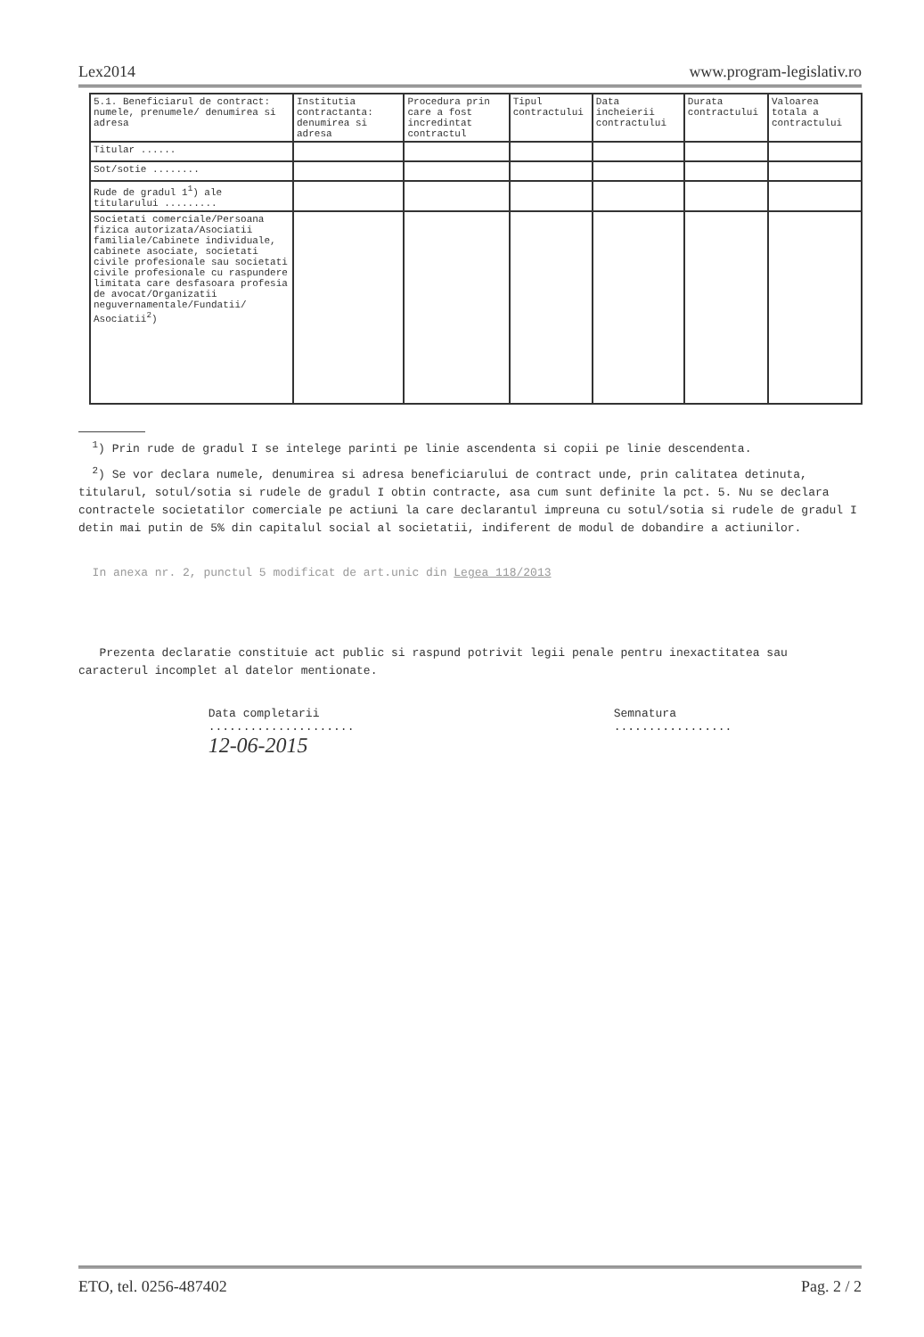Lex2014 www.program-legislativ.ro
| 5.1. Beneficiarul de contract: numele, prenumele/ denumirea si adresa | Institutia contractanta: denumirea si adresa | Procedura prin care a fost incredintat contractul | Tipul contractului | Data incheierii contractului | Durata contractului | Valoarea totala a contractului |
| --- | --- | --- | --- | --- | --- | --- |
| Titular ...... | | | | | | |
| Sot/sotie ........ | | | | | | |
| Rude de gradul 1<sup>1</sup>) ale titularului ......... | | | | | | |
| Societati comerciale/Persoana fizica autorizata/Asociatii familiale/Cabinete individuale, cabinete asociate, societati civile profesionale sau societati civile profesionale cu raspundere limitata care desfasoara profesia de avocat/Organizatii neguvernamentale/Fundatii/ Asociatii<sup>2</sup>) | | | | | | |
<sup>1</sup>) Prin rude de gradul I se intelege parinti pe linie ascendenta si copii pe linie descendenta.
<sup>2</sup>) Se vor declara numele, denumirea si adresa beneficiarului de contract unde, prin calitatea detinuta, titularul, sotul/sotia si rudele de gradul I obtin contracte, asa cum sunt definite la pct. 5. Nu se declara contractele societatilor comerciale pe actiuni la care declarantul impreuna cu sotul/sotia si rudele de gradul I detin mai putin de 5% din capitalul social al societatii, indiferent de modul de dobandire a actiunilor.
In anexa nr. 2, punctul 5 modificat de art.unic din Legea 118/2013
Prezenta declaratie constituie act public si raspund potrivit legii penale pentru inexactitatea sau caracterul incomplet al datelor mentionate.
Data completarii
.....................
12-06-2015
Semnatura
.................
ETO, tel. 0256-487402 Pag. 2 / 2